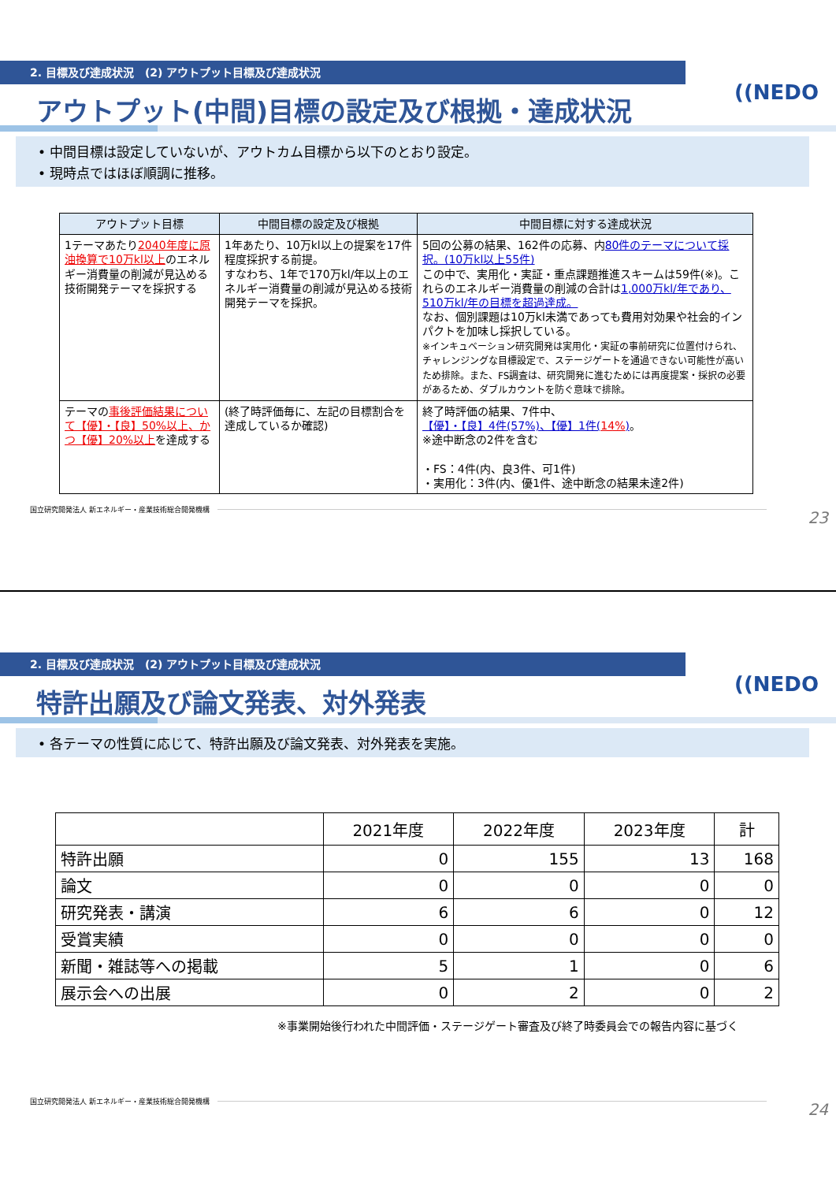2. 目標及び達成状況　(2) アウトプット目標及び達成状況
((NEDO
アウトプット(中間)目標の設定及び根拠・達成状況
• 中間目標は設定していないが、アウトカム目標から以下のとおり設定。
• 現時点ではほぼ順調に推移。
| アウトプット目標 | 中間目標の設定及び根拠 | 中間目標に対する達成状況 |
| --- | --- | --- |
| 1テーマあたり 2040年度に原油換算で10万kl以上 のエネルギー消費量の削減が見込める技術開発テーマを採択する | 1年あたり、10万kl以上の提案を17件程度採択する前提。 すなわち、1年で170万kl/年以上のエネルギー消費量の削減が見込める技術開発テーマを採択。 | 5回の公募の結果、162件の応募、内 80件のテーマについて採択。(10万kl以上55件) この中で、実用化・実証・重点課題推進スキームは59件(※)。これらのエネルギー消費量の削減の合計は 1,000万kl/年であり、510万kl/年の目標を超過達成。 なお、個別課題は10万kl未満であっても費用対効果や社会的インパクトを加味し採択している。 ※インキュベーション研究開発は実用化・実証の事前研究に位置付けられ、チャレンジングな目標設定で、ステージゲートを通過できない可能性が高いため排除。また、FS調査は、研究開発に進むためには再度提案・採択の必要があるため、ダブルカウントを防ぐ意味で排除。 |
| テーマの 事後評価結果について【優】・【良】50%以上、かつ【優】20%以上 を達成する | (終了時評価毎に、左記の目標割合を達成しているか確認) | 終了時評価の結果、7件中、 【優】・【良】4件(57%)、【優】1件( 14% ) 。 ※途中断念の2件を含む ・FS：4件(内、良3件、可1件) ・実用化：3件(内、優1件、途中断念の結果未達2件) |
国立研究開発法人 新エネルギー・産業技術総合開発機構 23
2. 目標及び達成状況　(2) アウトプット目標及び達成状況
((NEDO
特許出願及び論文発表、対外発表
• 各テーマの性質に応じて、特許出願及び論文発表、対外発表を実施。
| | 2021年度 | 2022年度 | 2023年度 | 計 |
| 特許出願 | 0 | 155 | 13 | 168 |
| 論文 | 0 | 0 | 0 | 0 |
| 研究発表・講演 | 6 | 6 | 0 | 12 |
| 受賞実績 | 0 | 0 | 0 | 0 |
| 新聞・雑誌等への掲載 | 5 | 1 | 0 | 6 |
| 展示会への出展 | 0 | 2 | 0 | 2 |
※事業開始後行われた中間評価・ステージゲート審査及び終了時委員会での報告内容に基づく
国立研究開発法人 新エネルギー・産業技術総合開発機構 24